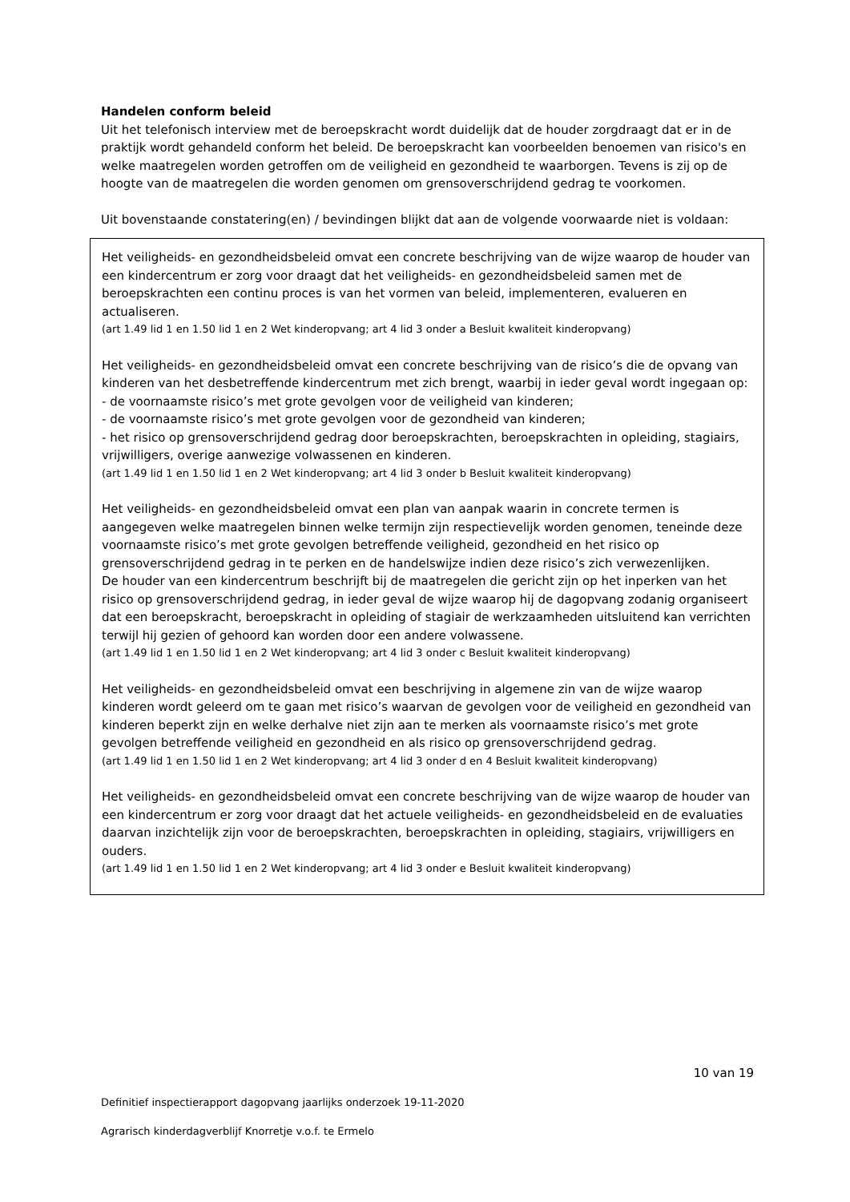Handelen conform beleid
Uit het telefonisch interview met de beroepskracht wordt duidelijk dat de houder zorgdraagt dat er in de praktijk wordt gehandeld conform het beleid. De beroepskracht kan voorbeelden benoemen van risico's en welke maatregelen worden getroffen om de veiligheid en gezondheid te waarborgen. Tevens is zij op de hoogte van de maatregelen die worden genomen om grensoverschrijdend gedrag te voorkomen.
Uit bovenstaande constatering(en) / bevindingen blijkt dat aan de volgende voorwaarde niet is voldaan:
Het veiligheids- en gezondheidsbeleid omvat een concrete beschrijving van de wijze waarop de houder van een kindercentrum er zorg voor draagt dat het veiligheids- en gezondheidsbeleid samen met de beroepskrachten een continu proces is van het vormen van beleid, implementeren, evalueren en actualiseren.
(art 1.49 lid 1 en 1.50 lid 1 en 2 Wet kinderopvang; art 4 lid 3 onder a Besluit kwaliteit kinderopvang)
Het veiligheids- en gezondheidsbeleid omvat een concrete beschrijving van de risico’s die de opvang van kinderen van het desbetreffende kindercentrum met zich brengt, waarbij in ieder geval wordt ingegaan op:
- de voornaamste risico’s met grote gevolgen voor de veiligheid van kinderen;
- de voornaamste risico’s met grote gevolgen voor de gezondheid van kinderen;
- het risico op grensoverschrijdend gedrag door beroepskrachten, beroepskrachten in opleiding, stagiairs, vrijwilligers, overige aanwezige volwassenen en kinderen.
(art 1.49 lid 1 en 1.50 lid 1 en 2 Wet kinderopvang; art 4 lid 3 onder b Besluit kwaliteit kinderopvang)
Het veiligheids- en gezondheidsbeleid omvat een plan van aanpak waarin in concrete termen is aangegeven welke maatregelen binnen welke termijn zijn respectievelijk worden genomen, teneinde deze voornaamste risico’s met grote gevolgen betreffende veiligheid, gezondheid en het risico op grensoverschrijdend gedrag in te perken en de handelswijze indien deze risico’s zich verwezenlijken.
De houder van een kindercentrum beschrijft bij de maatregelen die gericht zijn op het inperken van het risico op grensoverschrijdend gedrag, in ieder geval de wijze waarop hij de dagopvang zodanig organiseert dat een beroepskracht, beroepskracht in opleiding of stagiair de werkzaamheden uitsluitend kan verrichten terwijl hij gezien of gehoord kan worden door een andere volwassene.
(art 1.49 lid 1 en 1.50 lid 1 en 2 Wet kinderopvang; art 4 lid 3 onder c Besluit kwaliteit kinderopvang)
Het veiligheids- en gezondheidsbeleid omvat een beschrijving in algemene zin van de wijze waarop kinderen wordt geleerd om te gaan met risico’s waarvan de gevolgen voor de veiligheid en gezondheid van kinderen beperkt zijn en welke derhalve niet zijn aan te merken als voornaamste risico’s met grote gevolgen betreffende veiligheid en gezondheid en als risico op grensoverschrijdend gedrag.
(art 1.49 lid 1 en 1.50 lid 1 en 2 Wet kinderopvang; art 4 lid 3 onder d en 4 Besluit kwaliteit kinderopvang)
Het veiligheids- en gezondheidsbeleid omvat een concrete beschrijving van de wijze waarop de houder van een kindercentrum er zorg voor draagt dat het actuele veiligheids- en gezondheidsbeleid en de evaluaties daarvan inzichtelijk zijn voor de beroepskrachten, beroepskrachten in opleiding, stagiairs, vrijwilligers en ouders.
(art 1.49 lid 1 en 1.50 lid 1 en 2 Wet kinderopvang; art 4 lid 3 onder e Besluit kwaliteit kinderopvang)
10 van 19
Definitief inspectierapport dagopvang jaarlijks onderzoek 19-11-2020
Agrarisch kinderdagverblijf Knorretje v.o.f. te Ermelo